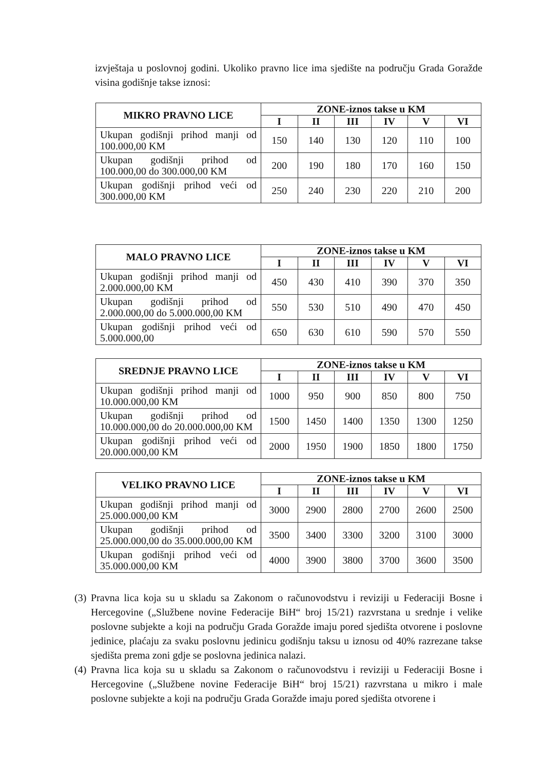izvještaja u poslovnoj godini. Ukoliko pravno lice ima sjedište na području Grada Goražde visina godišnje takse iznosi:
| MIKRO PRAVNO LICE | ZONE-iznos takse u KM | | | | | |
| --- | --- | --- | --- | --- | --- | --- |
| | I | II | III | IV | V | VI |
| Ukupan godišnji prihod manji od 100.000,00 KM | 150 | 140 | 130 | 120 | 110 | 100 |
| Ukupan godišnji prihod od 100.000,00 do 300.000,00 KM | 200 | 190 | 180 | 170 | 160 | 150 |
| Ukupan godišnji prihod veći od 300.000,00 KM | 250 | 240 | 230 | 220 | 210 | 200 |
| MALO PRAVNO LICE | ZONE-iznos takse u KM | | | | | |
| --- | --- | --- | --- | --- | --- | --- |
| | I | II | III | IV | V | VI |
| Ukupan godišnji prihod manji od 2.000.000,00 KM | 450 | 430 | 410 | 390 | 370 | 350 |
| Ukupan godišnji prihod od 2.000.000,00 do 5.000.000,00 KM | 550 | 530 | 510 | 490 | 470 | 450 |
| Ukupan godišnji prihod veći od 5.000.000,00 | 650 | 630 | 610 | 590 | 570 | 550 |
| SREDNJE PRAVNO LICE | ZONE-iznos takse u KM | | | | | |
| --- | --- | --- | --- | --- | --- | --- |
| | I | II | III | IV | V | VI |
| Ukupan godišnji prihod manji od 10.000.000,00 KM | 1000 | 950 | 900 | 850 | 800 | 750 |
| Ukupan godišnji prihod od 10.000.000,00 do 20.000.000,00 KM | 1500 | 1450 | 1400 | 1350 | 1300 | 1250 |
| Ukupan godišnji prihod veći od 20.000.000,00 KM | 2000 | 1950 | 1900 | 1850 | 1800 | 1750 |
| VELIKO PRAVNO LICE | ZONE-iznos takse u KM | | | | | |
| --- | --- | --- | --- | --- | --- | --- |
| | I | II | III | IV | V | VI |
| Ukupan godišnji prihod manji od 25.000.000,00 KM | 3000 | 2900 | 2800 | 2700 | 2600 | 2500 |
| Ukupan godišnji prihod od 25.000.000,00 do 35.000.000,00 KM | 3500 | 3400 | 3300 | 3200 | 3100 | 3000 |
| Ukupan godišnji prihod veći od 35.000.000,00 KM | 4000 | 3900 | 3800 | 3700 | 3600 | 3500 |
(3)
Pravna lica koja su u skladu sa Zakonom o računovodstvu i reviziji u Federaciji Bosne i Hercegovine („Službene novine Federacije BiH“ broj 15/21) razvrstana u srednje i velike poslovne subjekte a koji na području Grada Goražde imaju pored sjedišta otvorene i poslovne jedinice, plaćaju za svaku poslovnu jedinicu godišnju taksu u iznosu od 40% razrezane takse sjedišta prema zoni gdje se poslovna jedinica nalazi.
(4)
Pravna lica koja su u skladu sa Zakonom o računovodstvu i reviziji u Federaciji Bosne i Hercegovine („Službene novine Federacije BiH“ broj 15/21) razvrstana u mikro i male poslovne subjekte a koji na području Grada Goražde imaju pored sjedišta otvorene i